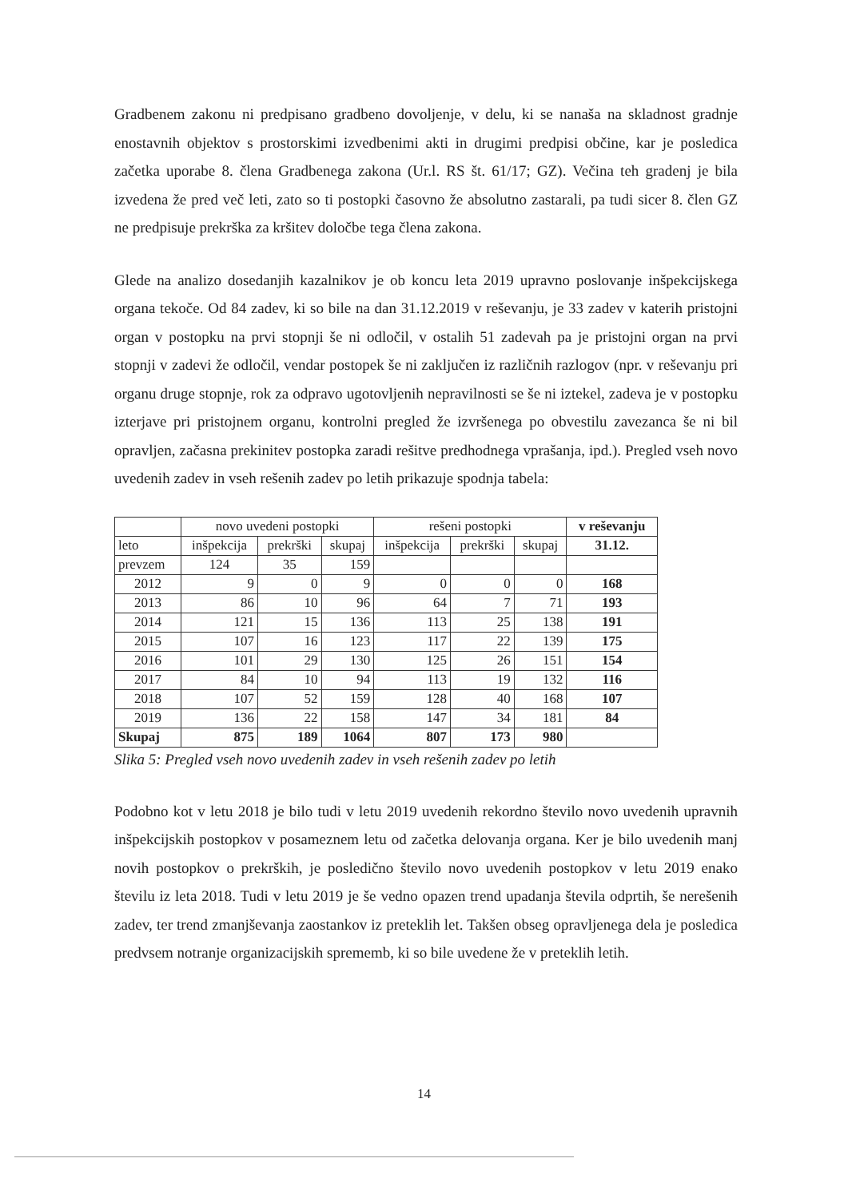Gradbenem zakonu ni predpisano gradbeno dovoljenje, v delu, ki se nanaša na skladnost gradnje enostavnih objektov s prostorskimi izvedbenimi akti in drugimi predpisi občine, kar je posledica začetka uporabe 8. člena Gradbenega zakona (Ur.l. RS št. 61/17; GZ). Večina teh gradenj je bila izvedena že pred več leti, zato so ti postopki časovno že absolutno zastarali, pa tudi sicer 8. člen GZ ne predpisuje prekrška za kršitev določbe tega člena zakona.
Glede na analizo dosedanjih kazalnikov je ob koncu leta 2019 upravno poslovanje inšpekcijskega organa tekoče. Od 84 zadev, ki so bile na dan 31.12.2019 v reševanju, je 33 zadev v katerih pristojni organ v postopku na prvi stopnji še ni odločil, v ostalih 51 zadevah pa je pristojni organ na prvi stopnji v zadevi že odločil, vendar postopek še ni zaključen iz različnih razlogov (npr. v reševanju pri organu druge stopnje, rok za odpravo ugotovljenih nepravilnosti se še ni iztekel, zadeva je v postopku izterjave pri pristojnem organu, kontrolni pregled že izvršenega po obvestilu zavezanca še ni bil opravljen, začasna prekinitev postopka zaradi rešitve predhodnega vprašanja, ipd.). Pregled vseh novo uvedenih zadev in vseh rešenih zadev po letih prikazuje spodnja tabela:
| | novo uvedeni postopki | | | rešeni postopki | | | v reševanju |
| --- | --- | --- | --- | --- | --- | --- | --- |
| leto | inšpekcija | prekrški | skupaj | inšpekcija | prekrški | skupaj | 31.12. |
| prevzem | 124 | 35 | 159 | | | | |
| 2012 | 9 | 0 | 9 | 0 | 0 | 0 | 168 |
| 2013 | 86 | 10 | 96 | 64 | 7 | 71 | 193 |
| 2014 | 121 | 15 | 136 | 113 | 25 | 138 | 191 |
| 2015 | 107 | 16 | 123 | 117 | 22 | 139 | 175 |
| 2016 | 101 | 29 | 130 | 125 | 26 | 151 | 154 |
| 2017 | 84 | 10 | 94 | 113 | 19 | 132 | 116 |
| 2018 | 107 | 52 | 159 | 128 | 40 | 168 | 107 |
| 2019 | 136 | 22 | 158 | 147 | 34 | 181 | 84 |
| Skupaj | 875 | 189 | 1064 | 807 | 173 | 980 | |
Slika 5: Pregled vseh novo uvedenih zadev in vseh rešenih zadev po letih
Podobno kot v letu 2018 je bilo tudi v letu 2019 uvedenih rekordno število novo uvedenih upravnih inšpekcijskih postopkov v posameznem letu od začetka delovanja organa. Ker je bilo uvedenih manj novih postopkov o prekrških, je posledično število novo uvedenih postopkov v letu 2019 enako številu iz leta 2018. Tudi v letu 2019 je še vedno opazen trend upadanja števila odprtih, še nerešenih zadev, ter trend zmanjševanja zaostankov iz preteklih let. Takšen obseg opravljenega dela je posledica predvsem notranje organizacijskih sprememb, ki so bile uvedene že v preteklih letih.
14